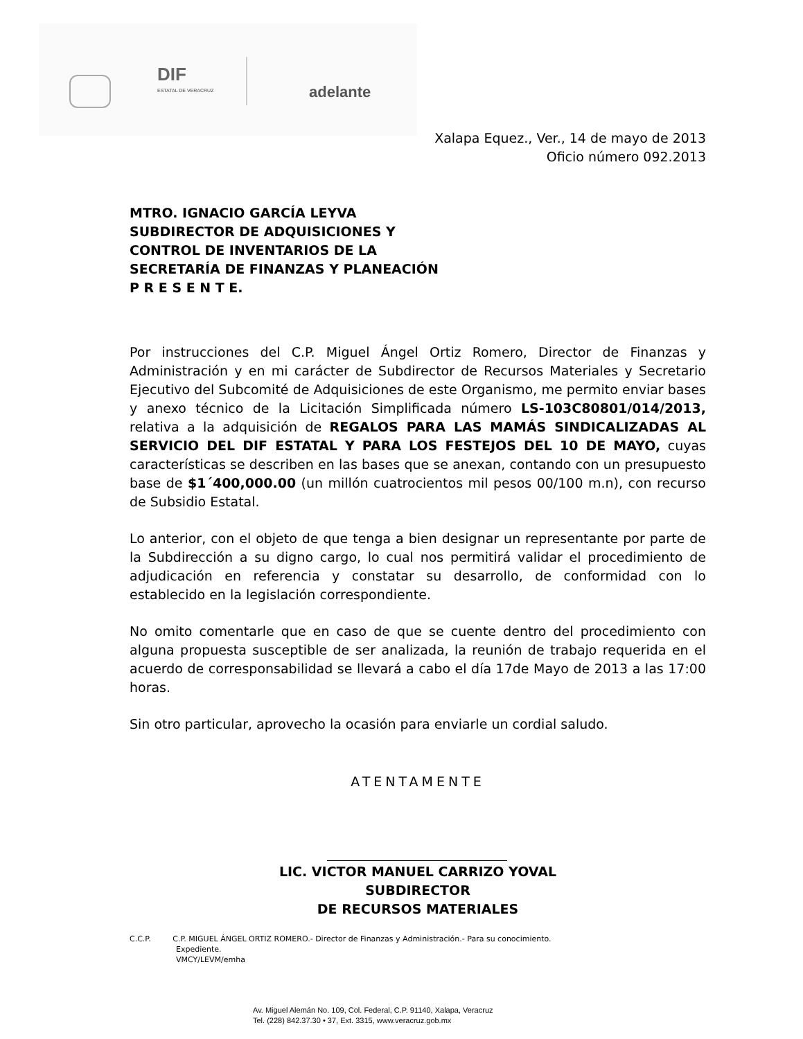DIF
ESTATAL DE VERACRUZ
adelante
Xalapa Equez., Ver., 14 de mayo de 2013
Oficio número 092.2013
MTRO. IGNACIO GARCÍA LEYVA
SUBDIRECTOR DE ADQUISICIONES Y
CONTROL DE INVENTARIOS DE LA
SECRETARÍA DE FINANZAS Y PLANEACIÓN
P R E S E N T E.
Por instrucciones del C.P. Miguel Ángel Ortiz Romero, Director de Finanzas y Administración y en mi carácter de Subdirector de Recursos Materiales y Secretario Ejecutivo del Subcomité de Adquisiciones de este Organismo, me permito enviar bases y anexo técnico de la Licitación Simplificada número LS-103C80801/014/2013, relativa a la adquisición de REGALOS PARA LAS MAMÁS SINDICALIZADAS AL SERVICIO DEL DIF ESTATAL Y PARA LOS FESTEJOS DEL 10 DE MAYO, cuyas características se describen en las bases que se anexan, contando con un presupuesto base de $1´400,000.00 (un millón cuatrocientos mil pesos 00/100 m.n), con recurso de Subsidio Estatal.
Lo anterior, con el objeto de que tenga a bien designar un representante por parte de la Subdirección a su digno cargo, lo cual nos permitirá validar el procedimiento de adjudicación en referencia y constatar su desarrollo, de conformidad con lo establecido en la legislación correspondiente.
No omito comentarle que en caso de que se cuente dentro del procedimiento con alguna propuesta susceptible de ser analizada, la reunión de trabajo requerida en el acuerdo de corresponsabilidad se llevará a cabo el día 17de Mayo de 2013 a las 17:00 horas.
Sin otro particular, aprovecho la ocasión para enviarle un cordial saludo.
ATENTAMENTE
LIC. VICTOR MANUEL CARRIZO YOVAL
SUBDIRECTOR
DE RECURSOS MATERIALES
C.C.P. C.P. MIGUEL ÁNGEL ORTIZ ROMERO.- Director de Finanzas y Administración.- Para su conocimiento.
Expediente.
VMCY/LEVM/emha
Av. Miguel Alemán No. 109, Col. Federal, C.P. 91140, Xalapa, Veracruz
Tel. (228) 842.37.30 • 37, Ext. 3315, www.veracruz.gob.mx